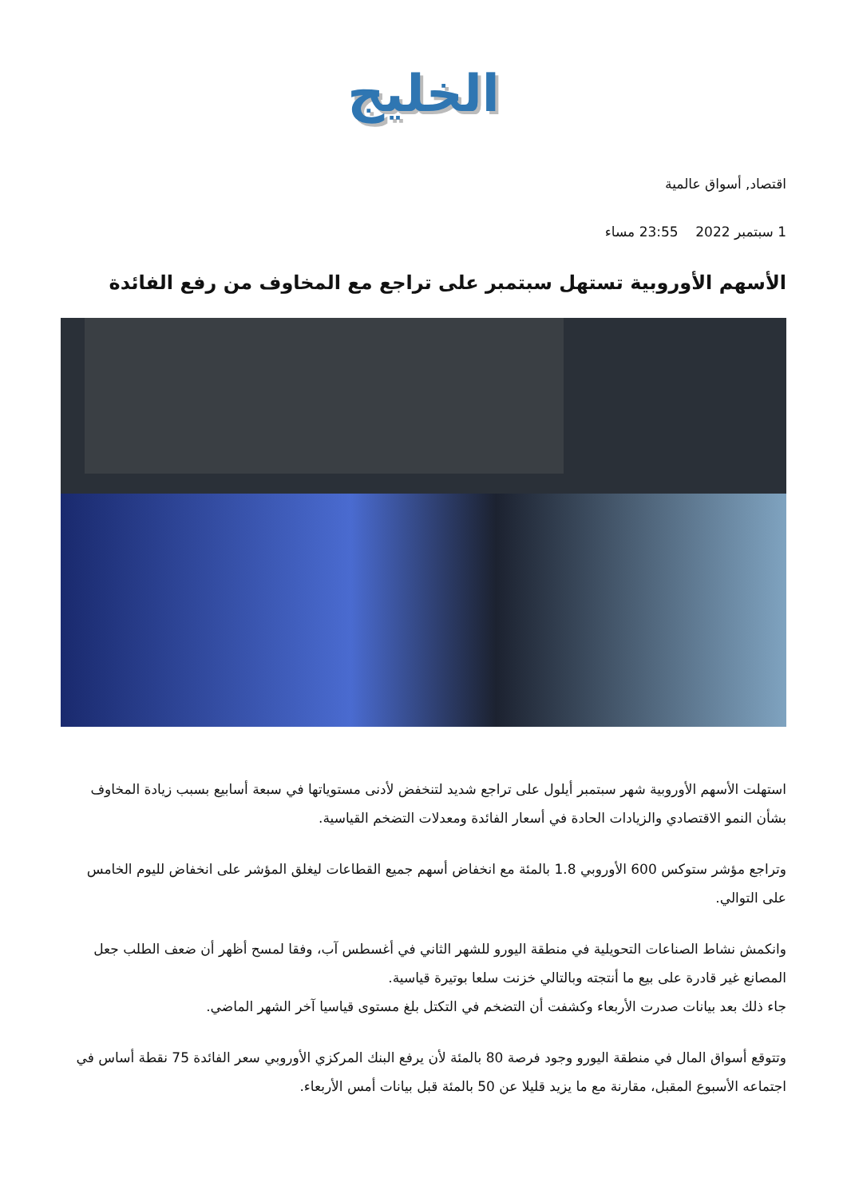الخليج
اقتصاد, أسواق عالمية
1 سبتمبر 2022 23:55 مساء
الأسهم الأوروبية تستهل سبتمبر على تراجع مع المخاوف من رفع الفائدة
استهلت الأسهم الأوروبية شهر سبتمبر أيلول على تراجع شديد لتنخفض لأدنى مستوياتها في سبعة أسابيع بسبب زيادة المخاوف بشأن النمو الاقتصادي والزيادات الحادة في أسعار الفائدة ومعدلات التضخم القياسية.
وتراجع مؤشر ستوكس 600 الأوروبي 1.8 بالمئة مع انخفاض أسهم جميع القطاعات ليغلق المؤشر على انخفاض لليوم الخامس على التوالي.
وانكمش نشاط الصناعات التحويلية في منطقة اليورو للشهر الثاني في أغسطس آب، وفقا لمسح أظهر أن ضعف الطلب جعل المصانع غير قادرة على بيع ما أنتجته وبالتالي خزنت سلعا بوتيرة قياسية.
جاء ذلك بعد بيانات صدرت الأربعاء وكشفت أن التضخم في التكتل بلغ مستوى قياسيا آخر الشهر الماضي.
وتتوقع أسواق المال في منطقة اليورو وجود فرصة 80 بالمئة لأن يرفع البنك المركزي الأوروبي سعر الفائدة 75 نقطة أساس في اجتماعه الأسبوع المقبل، مقارنة مع ما يزيد قليلا عن 50 بالمئة قبل بيانات أمس الأربعاء.